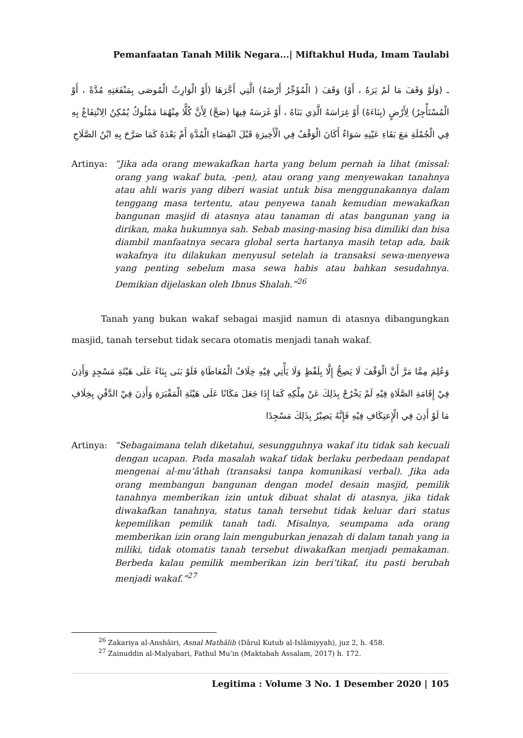Pemanfaatan Tanah Milik Negara...| Miftakhul Huda, Imam Taulabi
ـ (وَلَوْ وَقَفَ مَا لَمْ يَرَهُ ، أَوْ) وَقَفَ ( الْمُؤَجِّرُ أَرْضَهُ) الَّتِي أَجَّرَهَا (أَوْ الْوَارِثُ الْمُوصَى بِمَنْفَعَتِهِ مُدَّةً ، أَوْ الْمُسْتَأْجِرُ) لِأَرْضٍ (بِنَاءَهُ) أَوْ غِرَاسَهُ الَّذِي بَنَاهُ ، أَوْ غَرَسَهُ فِيهَا (صَحَّ) لِأَنَّ كُلًّا مِنْهُمَا مَمْلُوكٌ يُمْكِنُ الِانْتِفَاعُ بِهِ فِي الْجُمْلَةِ مَعَ بَقَاءِ عَيْنِهِ سَوَاءٌ أَكَانَ الْوَقْفُ فِي الْأَخِيرَةِ قَبْلَ انْقِضَاءِ الْمُدَّةِ أَمْ بَعْدَهُ كَمَا صَرَّحَ بِهِ ابْنُ الصَّلَاحِ
Artinya: “Jika ada orang mewakafkan harta yang belum pernah ia lihat (missal: orang yang wakaf buta, -pen), atau orang yang menyewakan tanahnya atau ahli waris yang diberi wasiat untuk bisa menggunakannya dalam tenggang masa tertentu, atau penyewa tanah kemudian mewakafkan bangunan masjid di atasnya atau tanaman di atas bangunan yang ia dirikan, maka hukumnya sah. Sebab masing-masing bisa dimiliki dan bisa diambil manfaatnya secara global serta hartanya masih tetap ada, baik wakafnya itu dilakukan menyusul setelah ia transaksi sewa-menyewa yang penting sebelum masa sewa habis atau bahkan sesudahnya. Demikian dijelaskan oleh Ibnus Shalah.”<sup>26</sup>
Tanah yang bukan wakaf sebagai masjid namun di atasnya dibangungkan masjid, tanah tersebut tidak secara otomatis menjadi tanah wakaf.
وَعُلِمَ مِمَّا مَرَّ أَنَّ الْوَقْفَ لَا يَصِحُّ إِلَّا بِلَفْظٍ وَلَا يَأْتِي فِيْهِ خِلَافُ الْمُعَاطَاةِ فَلَوْ بَنَى بِنَاءً عَلَى هَيْئَةِ مَسْجِدٍ وَأَذِنَ فِيْ إِقَامَةِ الصَّلَاةِ فِيْهِ لَمْ يَخْرُجْ بِذَلِكَ عَنْ مِلْكِهِ كَمَا إِذَا جَعَلَ مَكَانًا عَلَى هَيْئَةِ الْمَقْبَرَةِ وَأَذِنَ فِيْ الدَّفْنِ بِخِلَافِ مَا لَوْ أَذِنَ فِي الْإِعتِكَافِ فِيْهِ فَإِنَّهُ يَصِيْرُ بِذَلِكَ مَسْجِدًا
Artinya: “Sebagaimana telah diketahui, sesungguhnya wakaf itu tidak sah kecuali dengan ucapan. Pada masalah wakaf tidak berlaku perbedaan pendapat mengenai al-mu’âthah (transaksi tanpa komunikasi verbal). Jika ada orang membangun bangunan dengan model desain masjid, pemilik tanahnya memberikan izin untuk dibuat shalat di atasnya, jika tidak diwakafkan tanahnya, status tanah tersebut tidak keluar dari status kepemilikan pemilik tanah tadi. Misalnya, seumpama ada orang memberikan izin orang lain menguburkan jenazah di dalam tanah yang ia miliki, tidak otomatis tanah tersebut diwakafkan menjadi pemakaman. Berbeda kalau pemilik memberikan izin beri’tikaf, itu pasti berubah menjadi wakaf.”<sup>27</sup>
<sup>26</sup> Zakariya al-Anshâiri, Asnal Mathâlib (Dârul Kutub al-Islâmiyyah), juz 2, h. 458.
<sup>27</sup> Zainuddin al-Malyabari, Fathul Mu’in (Maktabah Assalam, 2017) h. 172.
Legitima : Volume 3 No. 1 Desember 2020 | 105